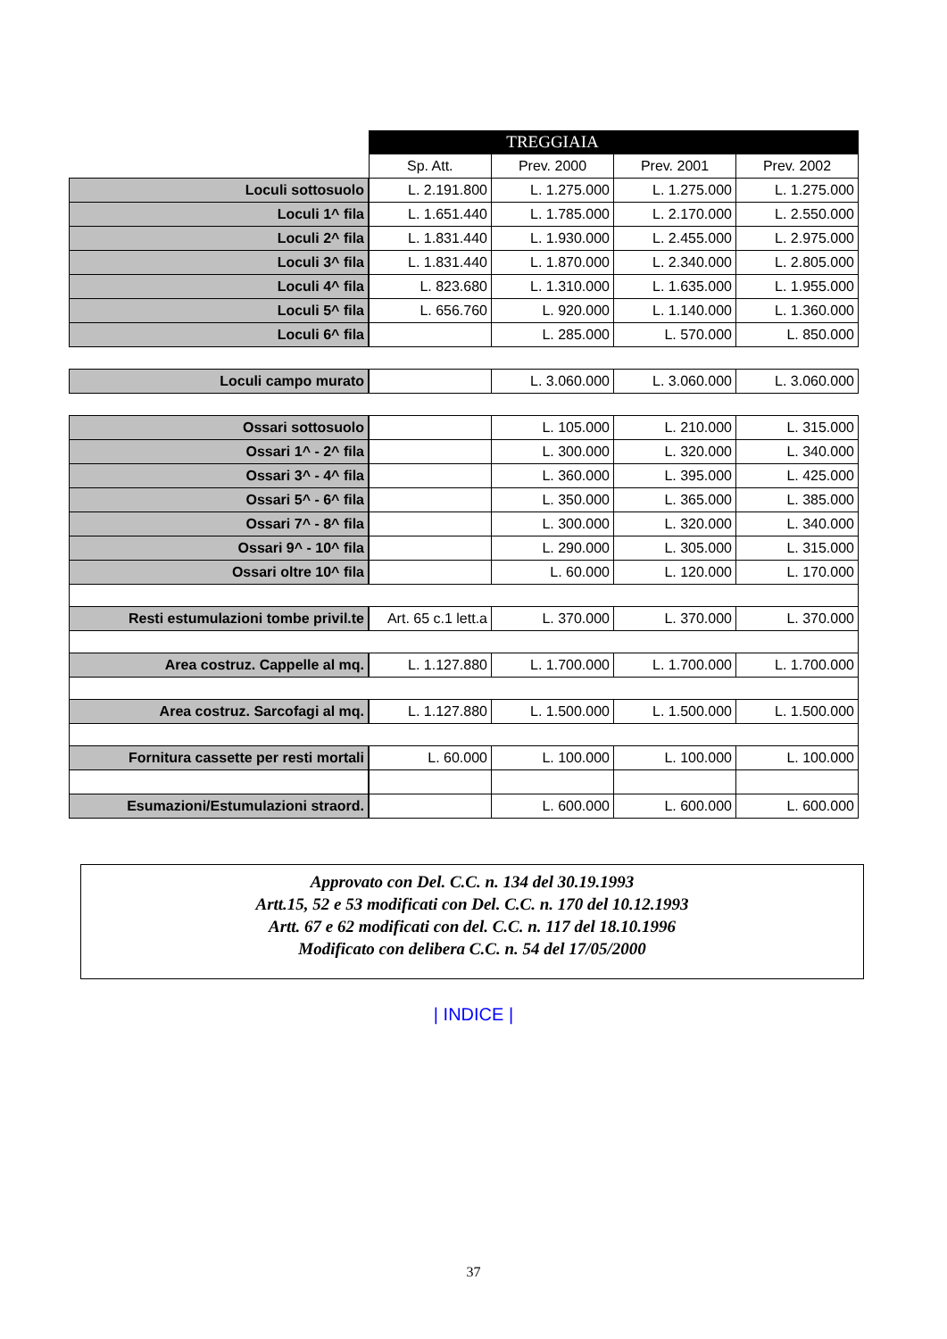| | | TREGGIAIA | | |
| --- | --- | --- | --- | --- |
| | Sp. Att. | Prev. 2000 | Prev. 2001 | Prev. 2002 |
| Loculi sottosuolo | L. 2.191.800 | L. 1.275.000 | L. 1.275.000 | L. 1.275.000 |
| Loculi 1^ fila | L. 1.651.440 | L. 1.785.000 | L. 2.170.000 | L. 2.550.000 |
| Loculi 2^ fila | L. 1.831.440 | L. 1.930.000 | L. 2.455.000 | L. 2.975.000 |
| Loculi 3^ fila | L. 1.831.440 | L. 1.870.000 | L. 2.340.000 | L. 2.805.000 |
| Loculi 4^ fila | L. 823.680 | L. 1.310.000 | L. 1.635.000 | L. 1.955.000 |
| Loculi 5^ fila | L. 656.760 | L. 920.000 | L. 1.140.000 | L. 1.360.000 |
| Loculi 6^ fila | | L. 285.000 | L. 570.000 | L. 850.000 |
| Loculi campo murato | | L. 3.060.000 | L. 3.060.000 | L. 3.060.000 |
| Ossari sottosuolo | | L. 105.000 | L. 210.000 | L. 315.000 |
| Ossari 1^ - 2^ fila | | L. 300.000 | L. 320.000 | L. 340.000 |
| Ossari 3^ - 4^ fila | | L. 360.000 | L. 395.000 | L. 425.000 |
| Ossari 5^ - 6^ fila | | L. 350.000 | L. 365.000 | L. 385.000 |
| Ossari 7^ - 8^ fila | | L. 300.000 | L. 320.000 | L. 340.000 |
| Ossari 9^ - 10^ fila | | L. 290.000 | L. 305.000 | L. 315.000 |
| Ossari oltre 10^ fila | | L. 60.000 | L. 120.000 | L. 170.000 |
| Resti estumulazioni tombe privil.te | Art. 65 c.1 lett.a | L. 370.000 | L. 370.000 | L. 370.000 |
| Area costruz. Cappelle al mq. | L. 1.127.880 | L. 1.700.000 | L. 1.700.000 | L. 1.700.000 |
| Area costruz. Sarcofagi al mq. | L. 1.127.880 | L. 1.500.000 | L. 1.500.000 | L. 1.500.000 |
| Fornitura cassette per resti mortali | L. 60.000 | L. 100.000 | L. 100.000 | L. 100.000 |
| Esumazioni/Estumulazioni straord. | | L. 600.000 | L. 600.000 | L. 600.000 |
Approvato con Del. C.C. n. 134 del 30.19.1993
Artt.15, 52 e 53 modificati con Del. C.C. n. 170 del 10.12.1993
Artt. 67 e 62 modificati con del. C.C. n. 117 del 18.10.1996
Modificato con delibera C.C. n. 54 del 17/05/2000
| INDICE |
37